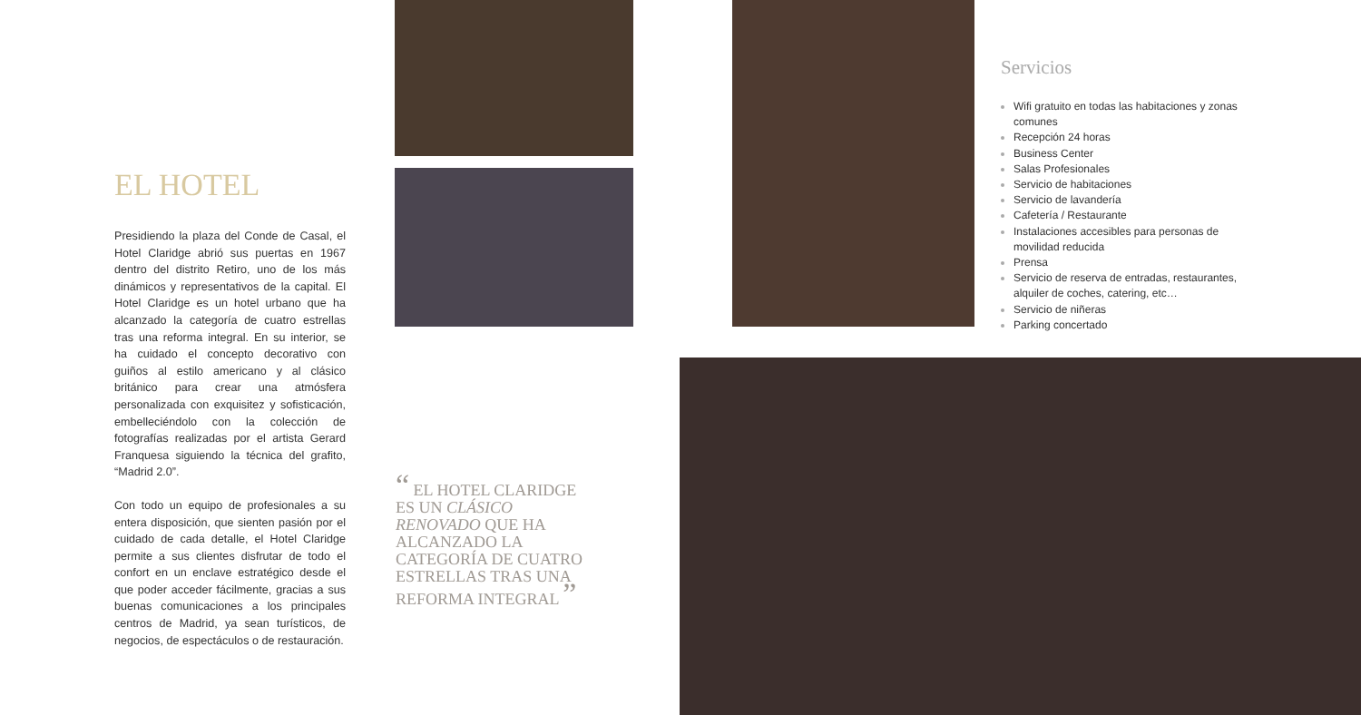EL HOTEL
Presidiendo la plaza del Conde de Casal, el Hotel Claridge abrió sus puertas en 1967 dentro del distrito Retiro, uno de los más dinámicos y representativos de la capital. El Hotel Claridge es un hotel urbano que ha alcanzado la categoría de cuatro estrellas tras una reforma integral. En su interior, se ha cuidado el concepto decorativo con guiños al estilo americano y al clásico británico para crear una atmósfera personalizada con exquisitez y sofisticación, embelleciéndolo con la colección de fotografías realizadas por el artista Gerard Franquesa siguiendo la técnica del grafito, “Madrid 2.0”.
Con todo un equipo de profesionales a su entera disposición, que sienten pasión por el cuidado de cada detalle, el Hotel Claridge permite a sus clientes disfrutar de todo el confort en un enclave estratégico desde el que poder acceder fácilmente, gracias a sus buenas comunicaciones a los principales centros de Madrid, ya sean turísticos, de negocios, de espectáculos o de restauración.
“ EL HOTEL CLARIDGE ES UN CLÁSICO RENOVADO QUE HA ALCANZADO LA CATEGORÍA DE CUATRO ESTRELLAS TRAS UNA REFORMA INTEGRAL ”
Servicios
Wifi gratuito en todas las habitaciones y zonas comunes
Recepción 24 horas
Business Center
Salas Profesionales
Servicio de habitaciones
Servicio de lavandería
Cafetería / Restaurante
Instalaciones accesibles para personas de movilidad reducida
Prensa
Servicio de reserva de entradas, restaurantes, alquiler de coches, catering, etc…
Servicio de niñeras
Parking concertado